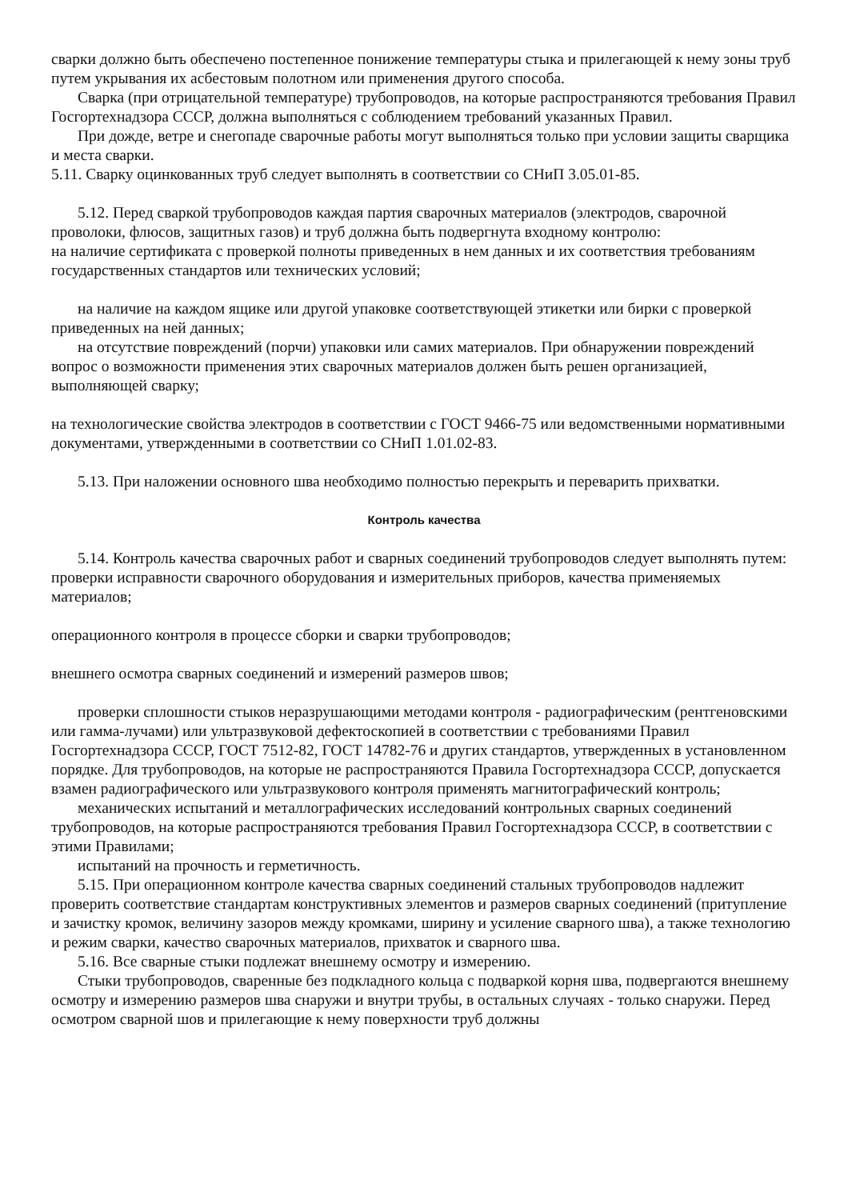сварки должно быть обеспечено постепенное понижение температуры стыка и прилегающей к нему зоны труб путем укрывания их асбестовым полотном или применения другого способа.
Сварка (при отрицательной температуре) трубопроводов, на которые распространяются требования Правил Госгортехнадзора СССР, должна выполняться с соблюдением требований указанных Правил.
При дожде, ветре и снегопаде сварочные работы могут выполняться только при условии защиты сварщика и места сварки.
5.11. Сварку оцинкованных труб следует выполнять в соответствии со СНиП 3.05.01-85.
5.12. Перед сваркой трубопроводов каждая партия сварочных материалов (электродов, сварочной проволоки, флюсов, защитных газов) и труб должна быть подвергнута входному контролю:
на наличие сертификата с проверкой полноты приведенных в нем данных и их соответствия требованиям государственных стандартов или технических условий;
на наличие на каждом ящике или другой упаковке соответствующей этикетки или бирки с проверкой приведенных на ней данных;
на отсутствие повреждений (порчи) упаковки или самих материалов. При обнаружении повреждений вопрос о возможности применения этих сварочных материалов должен быть решен организацией, выполняющей сварку;
на технологические свойства электродов в соответствии с ГОСТ 9466-75 или ведомственными нормативными документами, утвержденными в соответствии со СНиП 1.01.02-83.
5.13. При наложении основного шва необходимо полностью перекрыть и переварить прихватки.
Контроль качества
5.14. Контроль качества сварочных работ и сварных соединений трубопроводов следует выполнять путем:
проверки исправности сварочного оборудования и измерительных приборов, качества применяемых материалов;
операционного контроля в процессе сборки и сварки трубопроводов;
внешнего осмотра сварных соединений и измерений размеров швов;
проверки сплошности стыков неразрушающими методами контроля - радиографическим (рентгеновскими или гамма-лучами) или ультразвуковой дефектоскопией в соответствии с требованиями Правил Госгортехнадзора СССР, ГОСТ 7512-82, ГОСТ 14782-76 и других стандартов, утвержденных в установленном порядке. Для трубопроводов, на которые не распространяются Правила Госгортехнадзора СССР, допускается взамен радиографического или ультразвукового контроля применять магнитографический контроль;
механических испытаний и металлографических исследований контрольных сварных соединений трубопроводов, на которые распространяются требования Правил Госгортехнадзора СССР, в соответствии с этими Правилами;
испытаний на прочность и герметичность.
5.15. При операционном контроле качества сварных соединений стальных трубопроводов надлежит проверить соответствие стандартам конструктивных элементов и размеров сварных соединений (притупление и зачистку кромок, величину зазоров между кромками, ширину и усиление сварного шва), а также технологию и режим сварки, качество сварочных материалов, прихваток и сварного шва.
5.16. Все сварные стыки подлежат внешнему осмотру и измерению.
Стыки трубопроводов, сваренные без подкладного кольца с подваркой корня шва, подвергаются внешнему осмотру и измерению размеров шва снаружи и внутри трубы, в остальных случаях - только снаружи. Перед осмотром сварной шов и прилегающие к нему поверхности труб должны